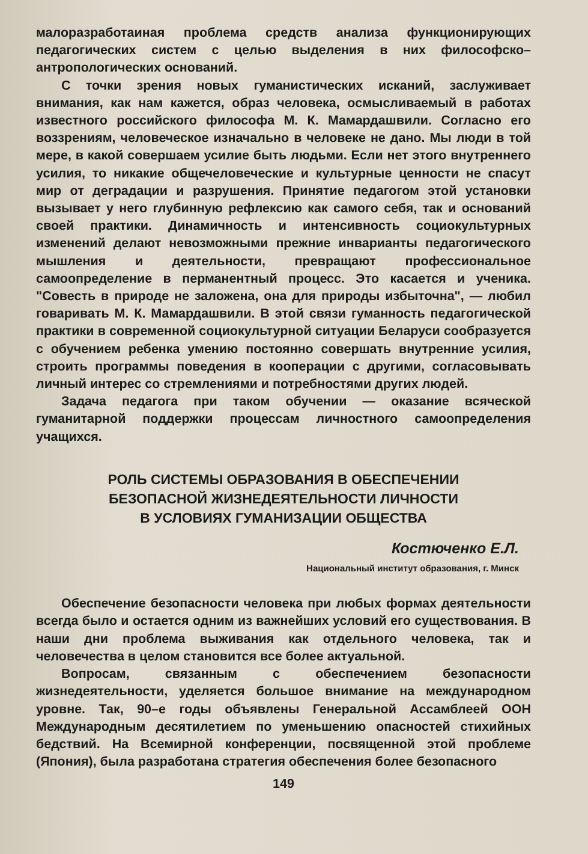малоразработаиная проблема средств анализа функционирующих педагогических систем с целью выделения в них философско–антропологических оснований.
С точки зрения новых гуманистических исканий, заслуживает внимания, как нам кажется, образ человека, осмысливаемый в работах известного российского философа М. К. Мамардашвили. Согласно его воззрениям, человеческое изначально в человеке не дано. Мы люди в той мере, в какой совершаем усилие быть людьми. Если нет этого внутреннего усилия, то никакие общечеловеческие и культурные ценности не спасут мир от деградации и разрушения. Принятие педагогом этой установки вызывает у него глубинную рефлексию как самого себя, так и оснований своей практики. Динамичность и интенсивность социокультурных изменений делают невозможными прежние инварианты педагогического мышления и деятельности, превращают профессиональное самоопределение в перманентный процесс. Это касается и ученика. "Совесть в природе не заложена, она для природы избыточна", — любил говаривать М. К. Мамардашвили. В этой связи гуманность педагогической практики в современной социокультурной ситуации Беларуси сообразуется с обучением ребенка умению постоянно совершать внутренние усилия, строить программы поведения в кооперации с другими, согласовывать личный интерес со стремлениями и потребностями других людей.
Задача педагога при таком обучении — оказание всяческой гуманитарной поддержки процессам личностного самоопределения учащихся.
РОЛЬ СИСТЕМЫ ОБРАЗОВАНИЯ В ОБЕСПЕЧЕНИИ
БЕЗОПАСНОЙ ЖИЗНЕДЕЯТЕЛЬНОСТИ ЛИЧНОСТИ
В УСЛОВИЯХ ГУМАНИЗАЦИИ ОБЩЕСТВА
Костюченко Е.Л.
Национальный институт образования, г. Минск
Обеспечение безопасности человека при любых формах деятельности всегда было и остается одним из важнейших условий его существования. В наши дни проблема выживания как отдельного человека, так и человечества в целом становится все более актуальной.
Вопросам, связанным с обеспечением безопасности жизнедеятельности, уделяется большое внимание на международном уровне. Так, 90–е годы объявлены Генеральной Ассамблеей ООН Международным десятилетием по уменьшению опасностей стихийных бедствий. На Всемирной конференции, посвященной этой проблеме (Япония), была разработана стратегия обеспечения более безопасного
149